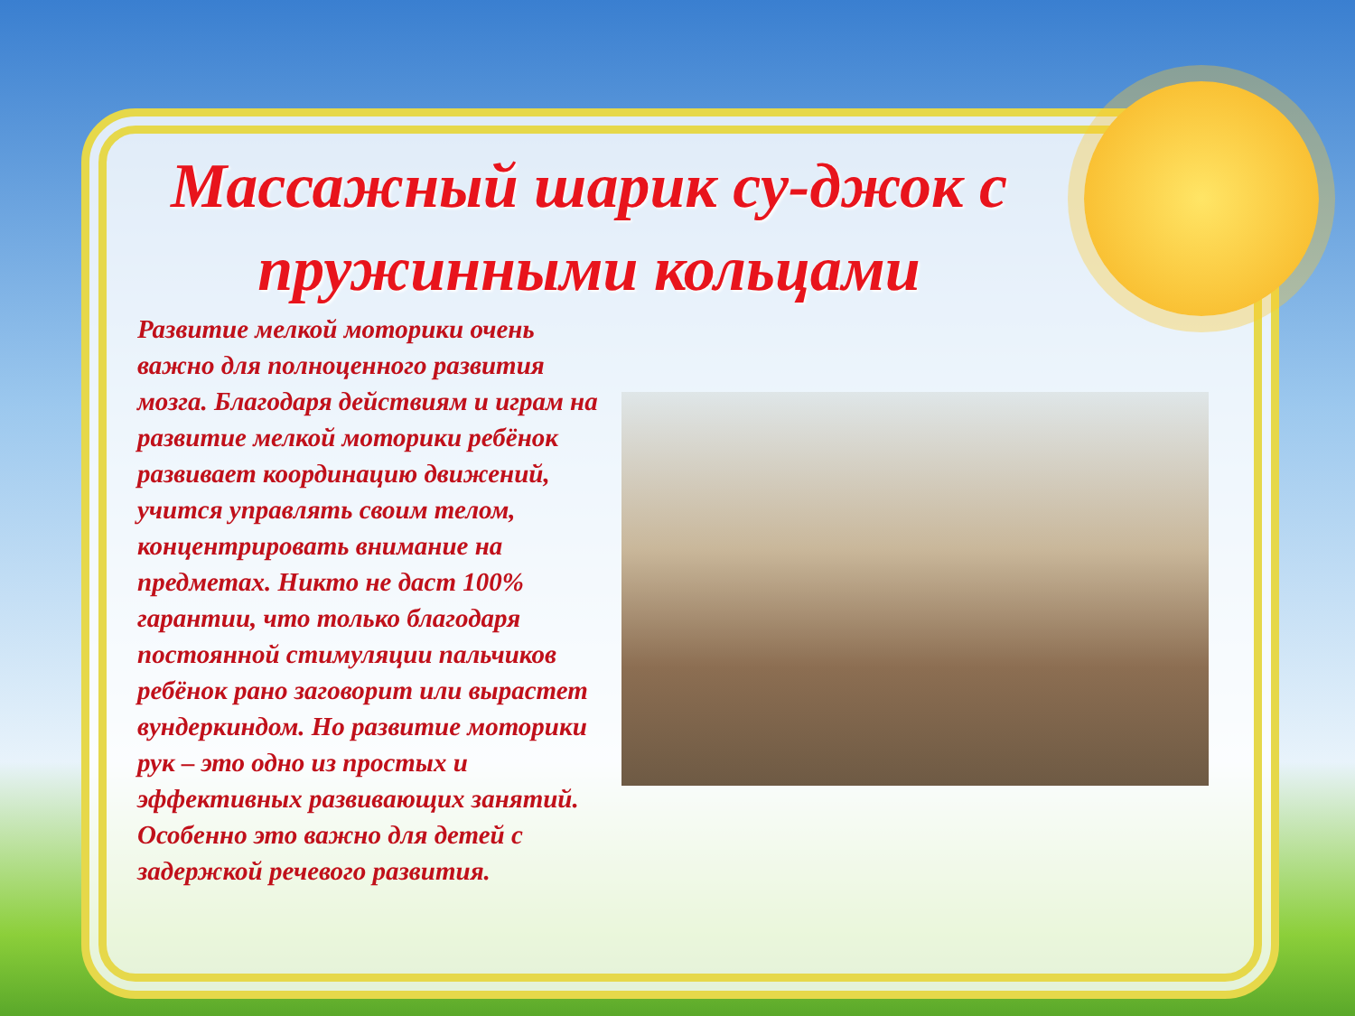Массажный шарик су-джок с пружинными кольцами
Развитие мелкой моторики очень важно для полноценного развития мозга. Благодаря действиям и играм на развитие мелкой моторики ребёнок развивает координацию движений, учится управлять своим телом, концентрировать внимание на предметах. Никто не даст 100% гарантии, что только благодаря постоянной стимуляции пальчиков ребёнок рано заговорит или вырастет вундеркиндом. Но развитие моторики рук – это одно из простых и эффективных развивающих занятий. Особенно это важно для детей с задержкой речевого развития.